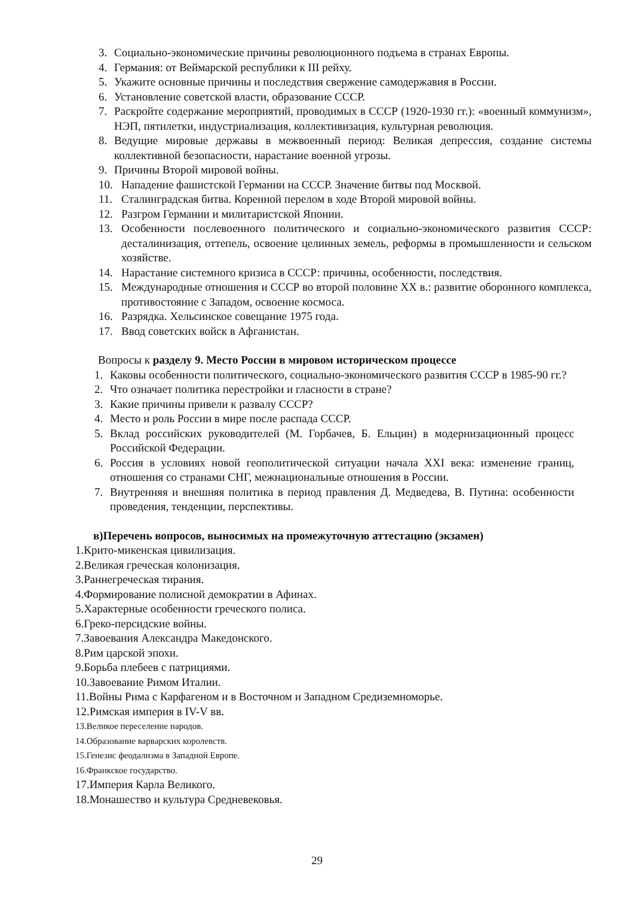3. Социально-экономические причины революционного подъема в странах Европы.
4. Германия: от Веймарской республики к III рейху.
5. Укажите основные причины и последствия свержение самодержавия в России.
6. Установление советской власти, образование СССР.
7. Раскройте содержание мероприятий, проводимых в СССР (1920-1930 гг.): «военный коммунизм», НЭП, пятилетки, индустриализация, коллективизация, культурная революция.
8. Ведущие мировые державы в межвоенный период: Великая депрессия, создание системы коллективной безопасности, нарастание военной угрозы.
9. Причины Второй мировой войны.
10. Нападение фашистской Германии на СССР. Значение битвы под Москвой.
11. Сталинградская битва. Коренной перелом в ходе Второй мировой войны.
12. Разгром Германии и милитаристской Японии.
13. Особенности послевоенного политического и социально-экономического развития СССР: десталинизация, оттепель, освоение целинных земель, реформы в промышленности и сельском хозяйстве.
14. Нарастание системного кризиса в СССР: причины, особенности, последствия.
15. Международные отношения и СССР во второй половине XX в.: развитие оборонного комплекса, противостояние с Западом, освоение космоса.
16. Разрядка. Хельсинское совещание 1975 года.
17. Ввод советских войск в Афганистан.
Вопросы к разделу 9. Место России в мировом историческом процессе
1. Каковы особенности политического, социально-экономического развития СССР в 1985-90 гг.?
2. Что означает политика перестройки и гласности в стране?
3. Какие причины привели к развалу СССР?
4. Место и роль России в мире после распада СССР.
5. Вклад российских руководителей (М. Горбачев, Б. Ельцин) в модернизационный процесс Российской Федерации.
6. Россия в условиях новой геополитической ситуации начала XXI века: изменение границ, отношения со странами СНГ, межнациональные отношения в России.
7. Внутренняя и внешняя политика в период правления Д. Медведева, В. Путина: особенности проведения, тенденции, перспективы.
в)Перечень вопросов, выносимых на промежуточную аттестацию (экзамен)
1.Крито-микенская цивилизация.
2.Великая греческая колонизация.
3.Раннегреческая тирания.
4.Формирование полисной демократии в Афинах.
5.Характерные особенности греческого полиса.
6.Греко-персидские войны.
7.Завоевания Александра Македонского.
8.Рим царской эпохи.
9.Борьба плебеев с патрициями.
10.Завоевание Римом Италии.
11.Войны Рима с Карфагеном и в Восточном и Западном Средиземноморье.
12.Римская империя в IV-V вв.
13.Великое переселение народов.
14.Образование варварских королевств.
15.Генезис феодализма в Западной Европе.
16.Франкское государство.
17.Империя Карла Великого.
18.Монашество и культура Средневековья.
29